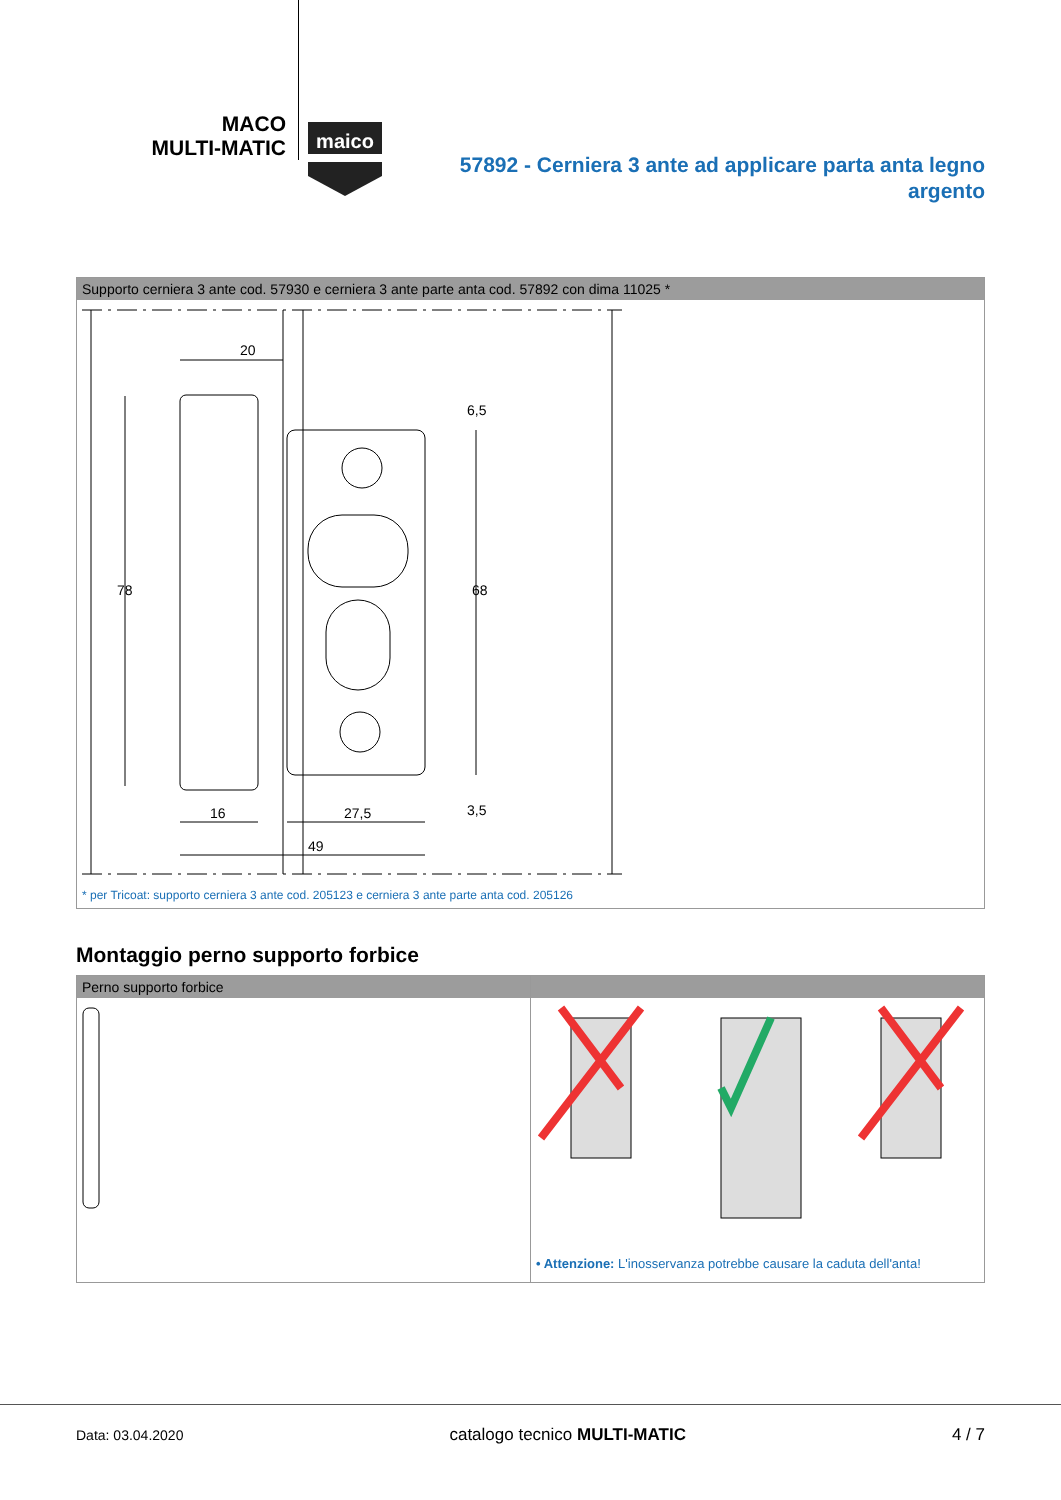MACO
MULTI-MATIC
maico
57892 - Cerniera 3 ante ad applicare parta anta legno argento
Supporto cerniera 3 ante cod. 57930 e cerniera 3 ante parte anta cod. 57892 con dima 11025 *
20
16
27,5
49
78
68
6,5
3,5
* per Tricoat: supporto cerniera 3 ante cod. 205123 e cerniera 3 ante parte anta cod. 205126
Montaggio perno supporto forbice
Perno supporto forbice
• Attenzione: L'inosservanza potrebbe causare la caduta dell'anta!
Data: 03.04.2020 catalogo tecnico MULTI-MATIC 4 / 7